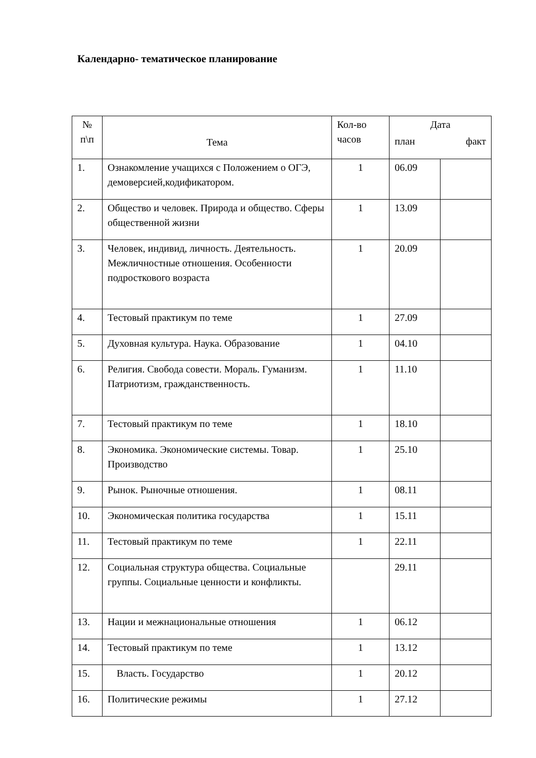Календарно- тематическое планирование
| № п\п | Тема | Кол-во часов | Дата | |
| --- | --- | --- | --- | --- |
| | | | план | факт |
| 1. | Ознакомление учащихся с Положением о ОГЭ, демоверсией,кодификатором. | 1 | 06.09 | |
| 2. | Общество и человек. Природа и общество. Сферы общественной жизни | 1 | 13.09 | |
| 3. | Человек, индивид, личность. Деятельность. Межличностные отношения. Особенности подросткового возраста | 1 | 20.09 | |
| 4. | Тестовый практикум по теме | 1 | 27.09 | |
| 5. | Духовная культура. Наука. Образование | 1 | 04.10 | |
| 6. | Религия. Свобода совести. Мораль. Гуманизм. Патриотизм, гражданственность. | 1 | 11.10 | |
| 7. | Тестовый практикум по теме | 1 | 18.10 | |
| 8. | Экономика. Экономические системы. Товар. Производство | 1 | 25.10 | |
| 9. | Рынок. Рыночные отношения. | 1 | 08.11 | |
| 10. | Экономическая политика государства | 1 | 15.11 | |
| 11. | Тестовый практикум по теме | 1 | 22.11 | |
| 12. | Социальная структура общества. Социальные группы. Социальные ценности и конфликты. | | 29.11 | |
| 13. | Нации и межнациональные отношения | 1 | 06.12 | |
| 14. | Тестовый практикум по теме | 1 | 13.12 | |
| 15. | Власть. Государство | 1 | 20.12 | |
| 16. | Политические режимы | 1 | 27.12 | |